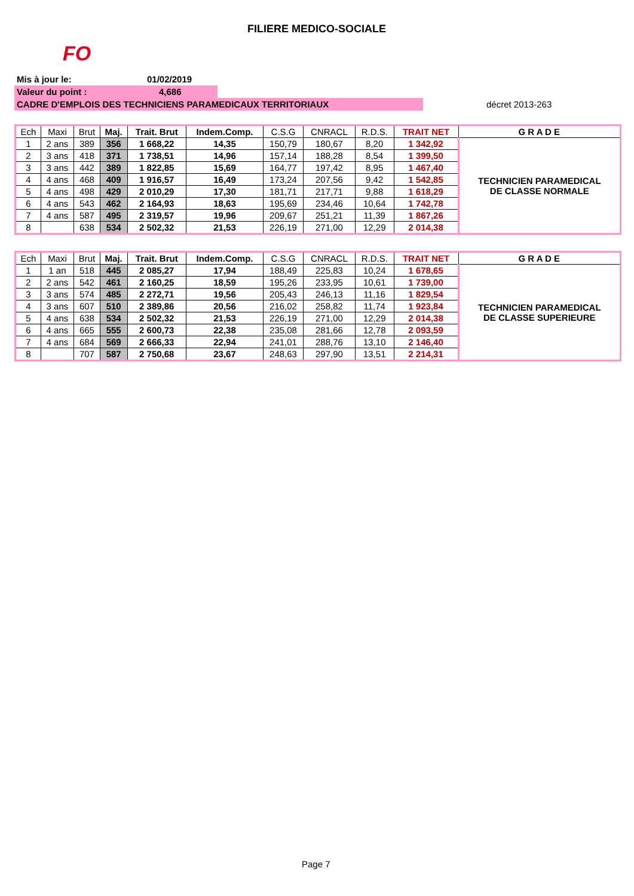FILIERE MEDICO-SOCIALE
FO
Mis à jour le: 01/02/2019
Valeur du point : 4,686
CADRE D'EMPLOIS DES TECHNICIENS PARAMEDICAUX TERRITORIAUX décret 2013-263
| Ech | Maxi | Brut | Maj. | Trait. Brut | Indem.Comp. | C.S.G | CNRACL | R.D.S. | TRAIT NET | G R A D E |
| --- | --- | --- | --- | --- | --- | --- | --- | --- | --- | --- |
| 1 | 2 ans | 389 | 356 | 1 668,22 | 14,35 | 150,79 | 180,67 | 8,20 | 1 342,92 | TECHNICIEN PARAMEDICAL DE CLASSE NORMALE |
| 2 | 3 ans | 418 | 371 | 1 738,51 | 14,96 | 157,14 | 188,28 | 8,54 | 1 399,50 | |
| 3 | 3 ans | 442 | 389 | 1 822,85 | 15,69 | 164,77 | 197,42 | 8,95 | 1 467,40 | |
| 4 | 4 ans | 468 | 409 | 1 916,57 | 16,49 | 173,24 | 207,56 | 9,42 | 1 542,85 | |
| 5 | 4 ans | 498 | 429 | 2 010,29 | 17,30 | 181,71 | 217,71 | 9,88 | 1 618,29 | |
| 6 | 4 ans | 543 | 462 | 2 164,93 | 18,63 | 195,69 | 234,46 | 10,64 | 1 742,78 | |
| 7 | 4 ans | 587 | 495 | 2 319,57 | 19,96 | 209,67 | 251,21 | 11,39 | 1 867,26 | |
| 8 | | 638 | 534 | 2 502,32 | 21,53 | 226,19 | 271,00 | 12,29 | 2 014,38 | |
| Ech | Maxi | Brut | Maj. | Trait. Brut | Indem.Comp. | C.S.G | CNRACL | R.D.S. | TRAIT NET | G R A D E |
| --- | --- | --- | --- | --- | --- | --- | --- | --- | --- | --- |
| 1 | 1 an | 518 | 445 | 2 085,27 | 17,94 | 188,49 | 225,83 | 10,24 | 1 678,65 | TECHNICIEN PARAMEDICAL DE CLASSE SUPERIEURE |
| 2 | 2 ans | 542 | 461 | 2 160,25 | 18,59 | 195,26 | 233,95 | 10,61 | 1 739,00 | |
| 3 | 3 ans | 574 | 485 | 2 272,71 | 19,56 | 205,43 | 246,13 | 11,16 | 1 829,54 | |
| 4 | 3 ans | 607 | 510 | 2 389,86 | 20,56 | 216,02 | 258,82 | 11,74 | 1 923,84 | |
| 5 | 4 ans | 638 | 534 | 2 502,32 | 21,53 | 226,19 | 271,00 | 12,29 | 2 014,38 | |
| 6 | 4 ans | 665 | 555 | 2 600,73 | 22,38 | 235,08 | 281,66 | 12,78 | 2 093,59 | |
| 7 | 4 ans | 684 | 569 | 2 666,33 | 22,94 | 241,01 | 288,76 | 13,10 | 2 146,40 | |
| 8 | | 707 | 587 | 2 750,68 | 23,67 | 248,63 | 297,90 | 13,51 | 2 214,31 | |
Page 7